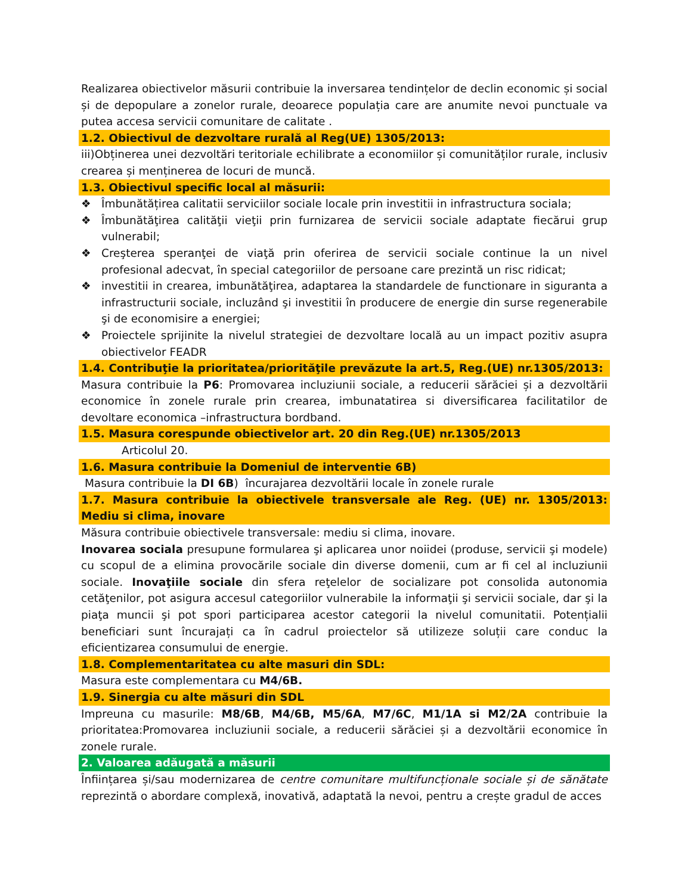Realizarea obiectivelor măsurii contribuie la inversarea tendințelor de declin economic și social și de depopulare a zonelor rurale, deoarece populația care are anumite nevoi punctuale va putea accesa servicii comunitare de calitate .
1.2. Obiectivul de dezvoltare rurală al Reg(UE) 1305/2013:
iii)Obținerea unei dezvoltări teritoriale echilibrate a economiilor și comunităților rurale, inclusiv crearea și menținerea de locuri de muncă.
1.3. Obiectivul specific local al măsurii:
❖ Îmbunătățirea calitatii serviciilor sociale locale prin investitii in infrastructura sociala;
❖ Îmbunătăţirea calităţii vieţii prin furnizarea de servicii sociale adaptate fiecărui grup vulnerabil;
❖ Creşterea speranţei de viaţă prin oferirea de servicii sociale continue la un nivel profesional adecvat, în special categoriilor de persoane care prezintă un risc ridicat;
❖ investitii in crearea, imbunătăţirea, adaptarea la standardele de functionare in siguranta a infrastructurii sociale, incluzând şi investitii în producere de energie din surse regenerabile şi de economisire a energiei;
❖ Proiectele sprijinite la nivelul strategiei de dezvoltare locală au un impact pozitiv asupra obiectivelor FEADR
1.4. Contribuţie la prioritatea/priorităţile prevăzute la art.5, Reg.(UE) nr.1305/2013:
Masura contribuie la P6: Promovarea incluziunii sociale, a reducerii sărăciei și a dezvoltării economice în zonele rurale prin crearea, imbunatatirea si diversificarea facilitatilor de devoltare economica –infrastructura bordband.
1.5. Masura corespunde obiectivelor art. 20 din Reg.(UE) nr.1305/2013
Articolul 20.
1.6. Masura contribuie la Domeniul de interventie 6B)
Masura contribuie la DI 6B) încurajarea dezvoltării locale în zonele rurale
1.7. Masura contribuie la obiectivele transversale ale Reg. (UE) nr. 1305/2013: Mediu si clima, inovare
Măsura contribuie obiectivele transversale: mediu si clima, inovare.
Inovarea sociala presupune formularea şi aplicarea unor noiidei (produse, servicii şi modele) cu scopul de a elimina provocările sociale din diverse domenii, cum ar fi cel al incluziunii sociale. Inovaţiile sociale din sfera reţelelor de socializare pot consolida autonomia cetăţenilor, pot asigura accesul categoriilor vulnerabile la informaţii şi servicii sociale, dar şi la piaţa muncii şi pot spori participarea acestor categorii la nivelul comunitatii. Potențialii beneficiari sunt încurajați ca în cadrul proiectelor să utilizeze soluții care conduc la eficientizarea consumului de energie.
1.8. Complementaritatea cu alte masuri din SDL:
Masura este complementara cu M4/6B.
1.9. Sinergia cu alte măsuri din SDL
Impreuna cu masurile: M8/6B, M4/6B, M5/6A, M7/6C, M1/1A si M2/2A contribuie la prioritatea:Promovarea incluziunii sociale, a reducerii sărăciei și a dezvoltării economice în zonele rurale.
2. Valoarea adăugată a măsurii
Înființarea și/sau modernizarea de centre comunitare multifuncționale sociale și de sănătate reprezintă o abordare complexă, inovativă, adaptată la nevoi, pentru a crește gradul de acces